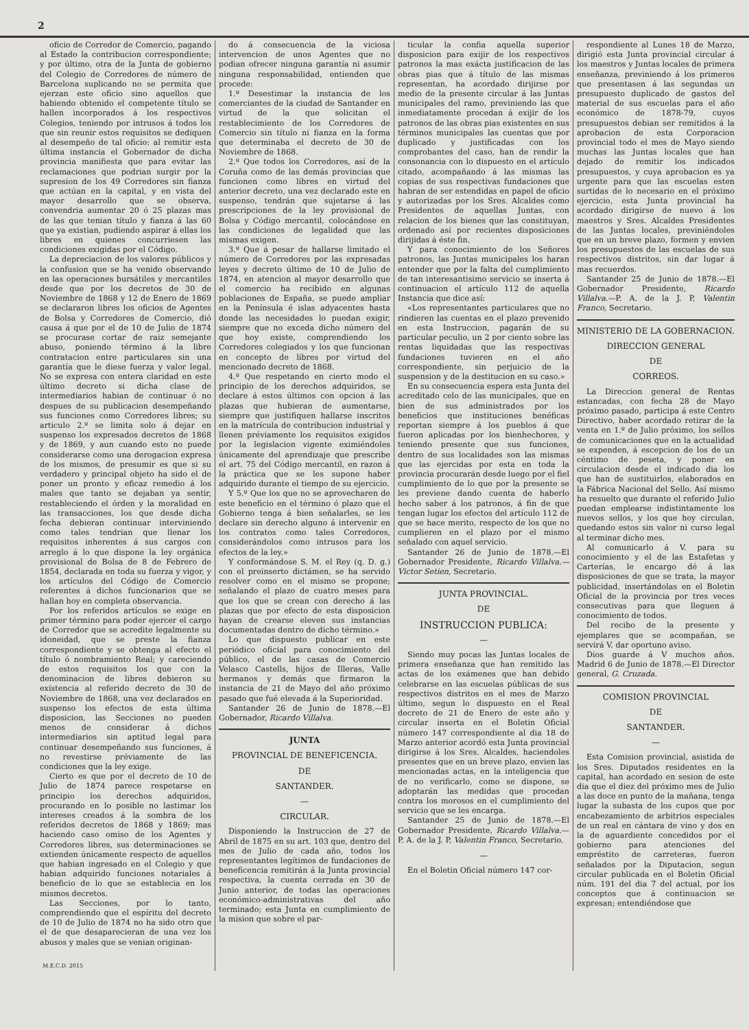2
oficio de Corredor de Comercio, pagando al Estado la contribucion correspondiente; y por último, otra de la Junta de gobierno del Colegio de Corredores de número de Barcelona suplicando no se permita que ejerzan este oficio sino aquellos que habiendo obtenido el competente título se hallen incorporados á los respectivos Colegios, teniendo por intrusos á todos los que sin reunir estos requisitos se dediquen al desempeño de tal oficio: al remitir esta última instancia el Gobernador de dicha provincia manifiesta que para evitar las reclamaciones que podrian surgir por la supresion de los 49 Corredores sin fianza que actúan en la capital, y en vista del mayor desarrollo que se observa, convendria aumentar 20 ó 25 plazas mas de las que tenian título y fianza á las 60 que ya existian, pudiendo aspirar á ellas los libres en quienes concurriesen las condiciones exigidas por el Código.
La depreciacion de los valores públicos y la confusion que se ha venido observando en las operaciones bursátiles y mercantiles desde que por los decretos de 30 de Noviembre de 1868 y 12 de Enero de 1869 se declararon libres los oficios de Agentes de Bolsa y Corredores de Comercio, dió causa á que por el de 10 de Julio de 1874 se procurase cortar de raiz semejante abuso, poniendo término á la libre contratacion entre particulares sin una garantía que le diese fuerza y valor legal. No se expresa con entera claridad en este último decreto si dicha clase de intermediarios habian de continuar ó no despues de su publicacion desempeñando sus funciones como Corredores libres; su articulo 2.º se limita solo á dejar en suspenso los expresados decretos de 1868 y de 1869, y aun cuando esto no puede considerarse como una derogacion expresa de los mismos, de presumir es que si su verdadero y principal objeto ha sido el de poner un pronto y eficaz remedio á los males que tanto se dejaban ya sentir, restableciendo el órden y la moralidad en las transacciones, los que desde dicha fecha debieran continuar interviniendo como tales tendrian que llenar los requisitos inherentes á sus cargos con arreglo á lo que dispone la ley orgánica provisional de Bolsa de 8 de Febrero de 1854, declarada en toda su fuerza y vigor, y los artículos del Código de Comercio referentes á dichos funcionarios que se hallan hoy en completa observancia.
Por los referidos artículos se exige en primer término para poder ejercer el cargo de Corredor que se acredite legalmente su idoneidad, que se preste la fianza correspondiente y se obtenga al efecto el título ó nombramiento Real; y careciendo de estos requisitos los que con la denominacion de libres debieron su existencia al referido decreto de 30 de Noviembre de 1868, una vez declarados en suspenso los efectos de esta última disposicion, las Secciones no pueden menos de considerar á dichos intermediarios sin aptitud legal para continuar desempeñando sus funciones, á no revestirse préviamente de las condiciones que la ley exige.
Cierto es que por el decreto de 10 de Julio de 1874 parece respetarse en principio los derechos adquiridos, procurando en lo posible no lastimar los intereses creados á la sombra de los referidos decretos de 1868 y 1869; mas haciendo caso omiso de los Agentes y Corredores libres, sus determinaciones se extienden únicamente respecto de aquellos que habian ingresado en el Colegio y que habian adquirido funciones notariales á beneficio de lo que se establecia en los mismos decretos.
Las Secciones, por lo tanto, comprendiendo que el espíritu del decreto de 10 de Julio de 1874 no ha sido otro que el de que desaparecieran de una vez los abusos y males que se venian originan-
M.E.C.D. 2015
do á consecuencia de la viciosa intervencion de unos Agentes que no podian ofrecer ninguna garantía ni asumir ninguna responsabilidad, entienden que procede:
1.º Desestimar la instancia de los comerciantes de la ciudad de Santander en virtud de la que solicitan el restablecimiento de los Corredores de Comercio sin título ni fianza en la forma que determinaba el decreto de 30 de Noviembre de 1868.
2.º Que todos los Corredores, así de la Coruña como de las demás provincias que funcionen como libres en virtud del anterior decreto, una vez declarado este en suspenso, tendrán que sujetarse á las prescripciones de la ley provisional de Bolsa y Código mercantil, colocándose en las condiciones de legalidad que las mismas exigen.
3.º Que á pesar de hallarse limitado el número de Corredores por las expresadas leyes y decreto último de 10 de Julio de 1874, en atencion al mayor desarrollo que el comercio ha recibido en algunas poblaciones de España, se puede ampliar en la Península é islas adyacentes hasta donde las necesidades lo puedan exigir, siempre que no exceda dicho número del que hoy existe, comprendiendo los Corredores colegiados y los que funcionan en concepto de libres por virtud del mencionado decreto de 1868.
4.º Que respetando en cierto modo el principio de los derechos adquiridos, se declare á estos últimos con opcion á las plazas que hubieran de aumentarse, siempre que justifiquen hallarse inscritos en la matrícula de contribucion industrial y llenen préviamente los requisitos exigidos por la legislacion vigente eximiéndoles únicamente del aprendizaje que prescribe el art. 75 del Código mercantil, en razon á la práctica que se les supone haber adquirido durante el tiempo de su ejercicio.
Y 5.º Que los que no se aprovecharen de este beneficio en el término ó plazo que el Gobierno tenga á bien señalarles, se les declare sin derecho alguno á intervenir en los contratos como tales Corredores, considerándolos como intrusos para los efectos de la ley.»
Y conformándose S. M. el Rey (q. D. g.) con el preinserto dictámen, se ha servido resolver como en el mismo se propone; señalando el plazo de cuatro meses para que los que se crean con derecho á las plazas que por efecto de esta disposicion hayan de crearse eleven sus instancias documentadas dentro de dicho término.»
Lo que dispuesto publicar en este periódico oficial para conocimiento del público, el de las casas de Comercio Velasco Castells, hijos de Illeras, Valle hermanos y demás que firmaron la instancia de 21 de Mayo del año próximo pasado que fué elevada á la Superioridad.
Santander 26 de Junio de 1878.—El Gobernador, Ricardo Villalva.
JUNTA
PROVINCIAL DE BENEFICENCIA.
DE
SANTANDER.
—
CIRCULAR.
Disponiendo la Instruccion de 27 de Abril de 1875 en su art. 103 que, dentro del mes de Julio de cada año, todos los representantes legítimos de fundaciones de beneficencia remitirán á la Junta provincial respectiva, la cuenta cerrada en 30 de Junio anterior, de todas las operaciones económico-administrativas del año terminado; esta Junta en cumplimiento de la mision que sobre el par-
ticular la confia aquella superior disposicion para exijir de los respectivos patronos la mas exácta justificacion de las obras pias que á título de las mismas representan, ha acordado dirijirse por medio de la presente circular á las Juntas municipales del ramo, previniendo las que inmediatamente procedan á exijir de los patronos de las obras pias existentes en sus términos municipales las cuentas que por duplicado y justificadas con los comprobantes del caso, han de rendir la consonancia con lo dispuesto en el artículo citado, acompañando á las mismas las copias de sus respectivas fundaciones que habran de ser estendidas en papel de oficio y autorizadas por los Sres. Alcaldes como Presidentes de aquellas Juntas, con relacion de los bienes que las constituyan, ordenado así por recientes disposiciones dirijidas á éste fin.
Y para conocimiento de los Señores patronos, las Juntas municipales los haran entender que por la falta del cumplimiento de tan interesantisimo servicio se inserta á continuacion el artículo 112 de aquella Instancia que dice así:
«Los representantes particulares que no rindieren las cuentas en el plazo prevenido en esta Instruccion, pagarán de su particular peculio, un 2 por ciento sobre las rentas liquidadas que las respectivas fundaciones tuvieren en el año correspondiente, sin perjuicio de la suspension y de la destitucion en su caso.»
En su consecuencia espera esta Junta del acreditado celo de las municipales, que en bien de sus administrados por los beneficios que instituciones benéficas reportan siempre á los pueblos á que fueron aplicadas por los bienhechores, y teniendo presente que sus funciones, dentro de sus localidades son las mismas que las ejercidas por esta en toda la provincia procurarán desde luego por el fiel cumplimiento de lo que por la presente se les previene dando cuenta de haberlo hecho saber á los patronos, á fin de que tengan lugar los efectos del artículo 112 de que se hace merito, respecto de los que no cumplieren en el plazo por el mismo señalado con aquel servicio.
Santander 26 de Junio de 1878.—El Gobernador Presidente, Ricardo Villalva.—Victor Setien, Secretario.
JUNTA PROVINCIAL.
DE
INSTRUCCION PUBLICA:
—
Siendo muy pocas las Juntas locales de primera enseñanza que han remitido las actas de los exámenes que han debido celebrarse en las escuelas públicas de sus respectivos distritos en el mes de Marzo último, segun lo dispuesto en el Real decreto de 21 de Enero de este año y circular inserta en el Boletin Oficial número 147 correspondiente al dia 18 de Marzo anterior acordó esta Junta provincial dirigirse á los Sres. Alcaldes, haciendoles presentes que en un breve plazo, envien las mencionadas actas, en la inteligencia que de no verificarlo, como se dispone, se adoptarán las medidas que procedan contra los morosos en el cumplimiento del servicio que se les encarga.
Santander 25 de Junio de 1878.—El Gobernador Presidente, Ricardo Villalva.—P. A. de la J. P, Valentin Franco, Secretario.
—
En el Boletin Oficial número 147 cor-
respondiente al Lunes 18 de Marzo, dirigió esta Junta provincial circular á los maestros y Juntas locales de primera enseñanza, previniendo á los primeros que presentasen á las segundas un presupuesto duplicado de gastos del material de sus escuelas para el año económico de 1878-79, cuyos presupuestos debian ser remitidos á la aprobacion de esta Corporacion provincial todo el mes de Mayo siendo muchas las Juntas locales que han dejado de remitir los indicados presupuestos, y cuya aprobacion es ya urgente para que las escuelas esten surtidas de lo necesario en el próximo ejercicio, esta Junta provincial ha acordado dirigirse de nuevo á los maestros y Sres. Alcaldes Presidentes de las Juntas locales, previniéndoles que en un breve plazo, formen y envien los presupuestos de las escuelas de sus respectivos distritos, sin dar lugar á mas recuerdos.
Santander 25 de Junio de 1878.—El Gobernador Presidente, Ricardo Villalva.—P. A. de la J. P, Valentin Franco, Secretario.
MINISTERIO DE LA GOBERNACION.
DIRECCION GENERAL
DE
CORREOS.
La Direccion general de Rentas estancadas, con fecha 28 de Mayo próximo pasado, participa á este Centro Directivo, haber acordado retirar de la venta en 1.º de Julio próximo, los sellos de comunicaciones que en la actualidad se expenden, á escepcion de los de un céntimo de peseta, y poner en circulacion desde el indicado dia los que han de sustituirlos, elaborados en la Fábrica Nacional del Sello. Así mismo ha resuelto que durante el referido Julio puedan emplearse indistintamente los nuevos sellos, y los que hoy circulan, quedando estos sin valor ni curso legal al terminar dicho mes.
Al comunicarlo á V. para su conocimiento y el de las Estafetas y Carterías, le encargo dé á las disposiciones de que se trata, la mayor publicidad, insertándolas en el Boletin Oficial de la provincia por tres veces consecutivas para que lleguen á conocimiento de todos.
Del recibo de la presente y ejemplares que se acompañan, se servirá V. dar oportuno aviso.
Dios guarde á V muchos años. Madrid 6 de Junio de 1878.—El Director general, G. Cruzada.
COMISION PROVINCIAL
DE
SANTANDER.
—
Esta Comision provincial, asistida de los Sres. Diputados residentes en la capital, han acordado en sesion de este dia que el diez del próximo mes de Julio a las doce en punto de la mañana, tenga lugar la subasta de los cupos que por encabezamiento de arbitrios especiales de un real en cántara de vino y dos en la de aguardiente concedidos por el gobierno para atenciones del empréstito de carreteras, fueron señalados por la Diputacion, segun circular publicada en el Boletin Oficial núm. 191 del dia 7 del actual, por los conceptos que á continuacion se expresan; entendiéndose que